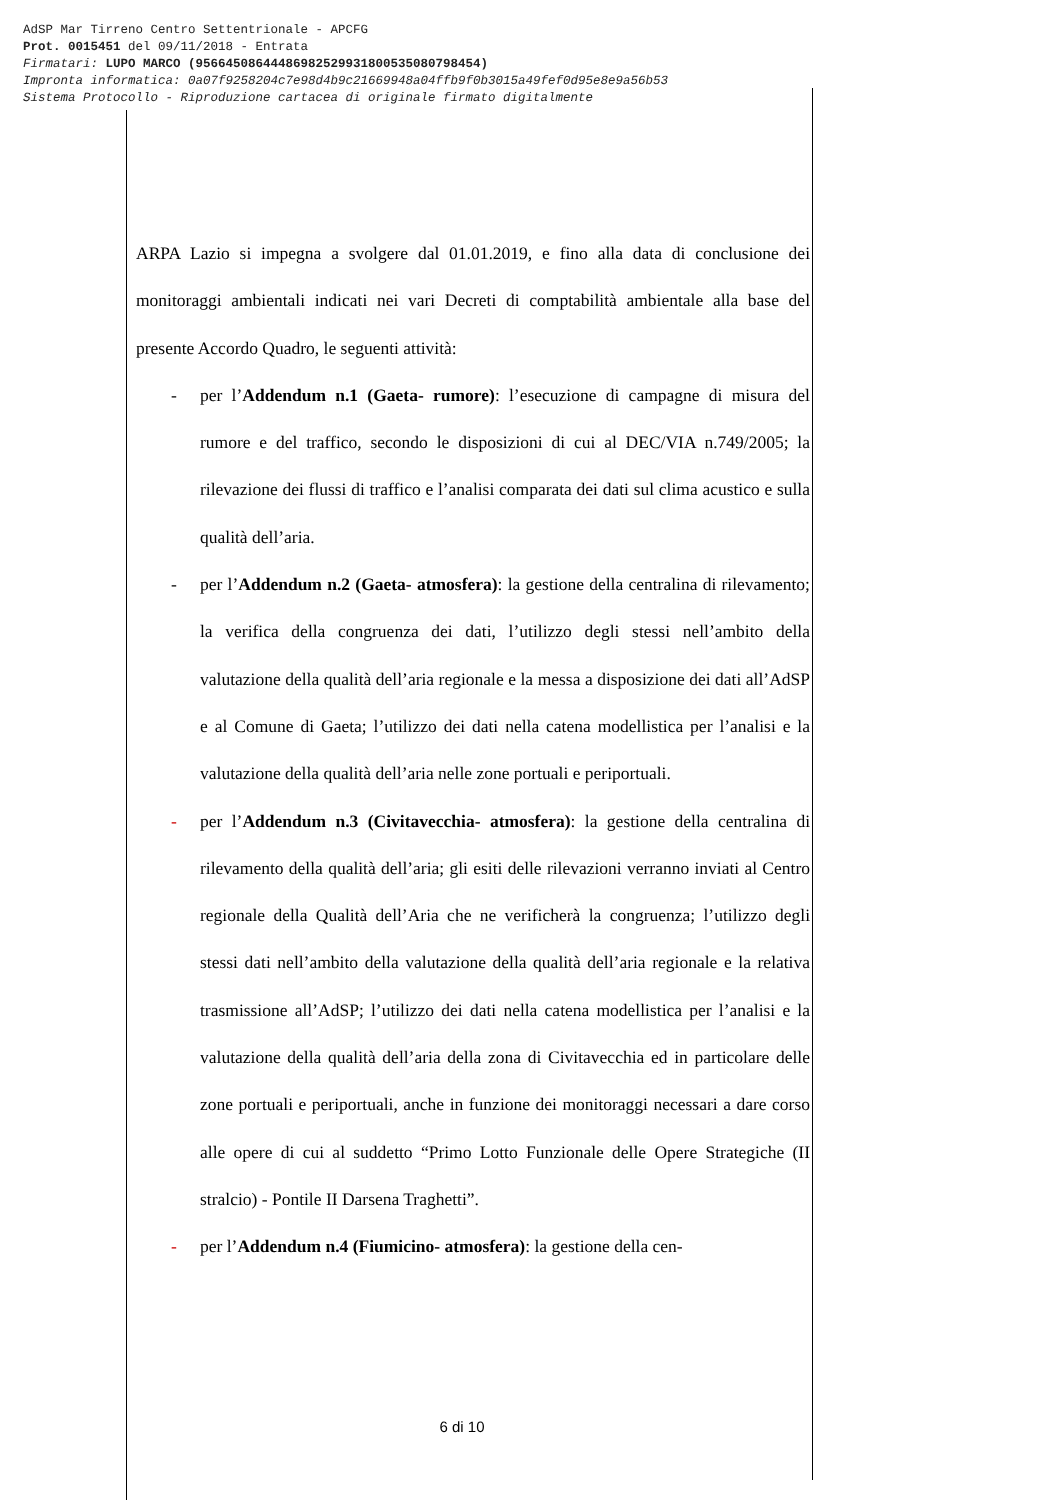AdSP Mar Tirreno Centro Settentrionale - APCFG
Prot. 0015451 del 09/11/2018 - Entrata
Firmatari: LUPO MARCO (95664508644486982529931800535080798454)
Impronta informatica: 0a07f9258204c7e98d4b9c21669948a04ffb9f0b3015a49fef0d95e8e9a56b53
Sistema Protocollo - Riproduzione cartacea di originale firmato digitalmente
ARPA Lazio si impegna a svolgere dal 01.01.2019, e fino alla data di conclusione dei monitoraggi ambientali indicati nei vari Decreti di comptabilità ambientale alla base del presente Accordo Quadro, le seguenti attività:
- per l’Addendum n.1 (Gaeta- rumore): l’esecuzione di campagne di misura del rumore e del traffico, secondo le disposizioni di cui al DEC/VIA n.749/2005; la rilevazione dei flussi di traffico e l’analisi comparata dei dati sul clima acustico e sulla qualità dell’aria.
- per l’Addendum n.2 (Gaeta- atmosfera): la gestione della centralina di rilevamento; la verifica della congruenza dei dati, l’utilizzo degli stessi nell’ambito della valutazione della qualità dell’aria regionale e la messa a disposizione dei dati all’AdSP e al Comune di Gaeta; l’utilizzo dei dati nella catena modellistica per l’analisi e la valutazione della qualità dell’aria nelle zone portuali e periportuali.
- per l’Addendum n.3 (Civitavecchia- atmosfera): la gestione della centralina di rilevamento della qualità dell’aria; gli esiti delle rilevazioni verranno inviati al Centro regionale della Qualità dell’Aria che ne verificherà la congruenza; l’utilizzo degli stessi dati nell’ambito della valutazione della qualità dell’aria regionale e la relativa trasmissione all’AdSP; l’utilizzo dei dati nella catena modellistica per l’analisi e la valutazione della qualità dell’aria della zona di Civitavecchia ed in particolare delle zone portuali e periportuali, anche in funzione dei monitoraggi necessari a dare corso alle opere di cui al suddetto “Primo Lotto Funzionale delle Opere Strategiche (II stralcio) - Pontile II Darsena Traghetti”.
- per l’Addendum n.4 (Fiumicino- atmosfera): la gestione della cen-
6 di 10